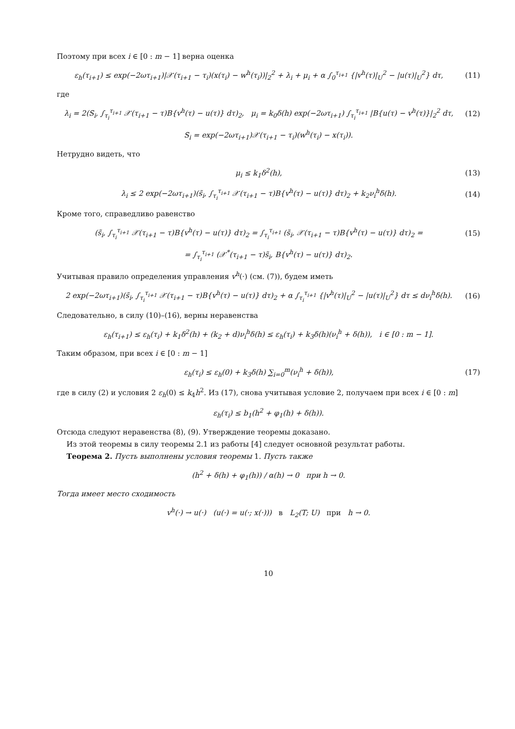Поэтому при всех i ∈ [0 : m − 1] верна оценка
ε<sub>h</sub>(τ<sub>i+1</sub>) ≤ exp(−2ωτ<sub>i+1</sub>)|𝒳(τ<sub>i+1</sub> − τ<sub>i</sub>)(x(τ<sub>i</sub>) − w<sup>h</sup>(τ<sub>i</sub>))|<sub>2</sub><sup>2</sup> + λ<sub>i</sub> + μ<sub>i</sub> + α ∫<sub>0</sub><sup>τ<sub>i+1</sub></sup> {|v<sup>h</sup>(τ)|<sub>U</sub><sup>2</sup> − |u(τ)|<sub>U</sub><sup>2</sup>} dτ,
(11)
где
λ<sub>i</sub> = 2(S<sub>i</sub>, ∫<sub>τ<sub>i</sub></sub><sup>τ<sub>i+1</sub></sup> 𝒳(τ<sub>i+1</sub> − τ)B{v<sup>h</sup>(τ) − u(τ)} dτ)<sub>2</sub>, μ<sub>i</sub> = k<sub>0</sub>δ(h) exp(−2ωτ<sub>i+1</sub>) ∫<sub>τ<sub>i</sub></sub><sup>τ<sub>i+1</sub></sup> |B{u(τ) − v<sup>h</sup>(τ)}|<sub>2</sub><sup>2</sup> dτ,
(12)
S<sub>i</sub> = exp(−2ωτ<sub>i+1</sub>)𝒳(τ<sub>i+1</sub> − τ<sub>i</sub>)(w<sup>h</sup>(τ<sub>i</sub>) − x(τ<sub>i</sub>)).
Нетрудно видеть, что
μ<sub>i</sub> ≤ k<sub>1</sub>δ<sup>2</sup>(h), (13)
λ<sub>i</sub> ≤ 2 exp(−2ωτ<sub>i+1</sub>)(s̃<sub>i</sub>, ∫<sub>τ<sub>i</sub></sub><sup>τ<sub>i+1</sub></sup> 𝒳(τ<sub>i+1</sub> − τ)B{v<sup>h</sup>(τ) − u(τ)} dτ)<sub>2</sub> + k<sub>2</sub>ν<sub>i</sub><sup>h</sup>δ(h).
(14)
Кроме того, справедливо равенство
(s̃<sub>i</sub>, ∫<sub>τ<sub>i</sub></sub><sup>τ<sub>i+1</sub></sup> 𝒳(τ<sub>i+1</sub> − τ)B{v<sup>h</sup>(τ) − u(τ)} dτ)<sub>2</sub> = ∫<sub>τ<sub>i</sub></sub><sup>τ<sub>i+1</sub></sup> (s̃<sub>i</sub>, 𝒳(τ<sub>i+1</sub> − τ)B{v<sup>h</sup>(τ) − u(τ)} dτ)<sub>2</sub> =
(15)
= ∫<sub>τ<sub>i</sub></sub><sup>τ<sub>i+1</sub></sup> (𝒳<sup>*</sup>(τ<sub>i+1</sub> − τ)s̃<sub>i</sub>, B{v<sup>h</sup>(τ) − u(τ)} dτ)<sub>2</sub>.
Учитывая правило определения управления v<sup>h</sup>(·) (см. (7)), будем иметь
2 exp(−2ωτ<sub>i+1</sub>)(s̃<sub>i</sub>, ∫<sub>τ<sub>i</sub></sub><sup>τ<sub>i+1</sub></sup> 𝒳(τ<sub>i+1</sub> − τ)B{v<sup>h</sup>(τ) − u(τ)} dτ)<sub>2</sub> + α ∫<sub>τ<sub>i</sub></sub><sup>τ<sub>i+1</sub></sup> {|v<sup>h</sup>(τ)|<sub>U</sub><sup>2</sup> − |u(τ)|<sub>U</sub><sup>2</sup>} dτ ≤ dν<sub>i</sub><sup>h</sup>δ(h).
(16)
Следовательно, в силу (10)–(16), верны неравенства
ε<sub>h</sub>(τ<sub>i+1</sub>) ≤ ε<sub>h</sub>(τ<sub>i</sub>) + k<sub>1</sub>δ<sup>2</sup>(h) + (k<sub>2</sub> + d)ν<sub>i</sub><sup>h</sup>δ(h) ≤ ε<sub>h</sub>(τ<sub>i</sub>) + k<sub>3</sub>δ(h)(ν<sub>i</sub><sup>h</sup> + δ(h)), i ∈ [0 : m − 1].
Таким образом, при всех i ∈ [0 : m − 1]
ε<sub>h</sub>(τ<sub>i</sub>) ≤ ε<sub>h</sub>(0) + k<sub>3</sub>δ(h) ∑<sub>i=0</sub><sup>m</sup>(ν<sub>i</sub><sup>h</sup> + δ(h)),
(17)
где в силу (2) и условия 2 ε<sub>h</sub>(0) ≤ k<sub>4</sub>h<sup>2</sup>. Из (17), снова учитывая условие 2, получаем при всех i ∈ [0 : m]
ε<sub>h</sub>(τ<sub>i</sub>) ≤ b<sub>1</sub>(h<sup>2</sup> + φ<sub>1</sub>(h) + δ(h)).
Отсюда следуют неравенства (8), (9). Утверждение теоремы доказано.
Из этой теоремы в силу теоремы 2.1 из работы [4] следует основной результат работы.
Теорема 2. Пусть выполнены условия теоремы 1. Пусть также
(h<sup>2</sup> + δ(h) + φ<sub>1</sub>(h)) / α(h) → 0 при h → 0.
Тогда имеет место сходимость
v<sup>h</sup>(·) → u(·) (u(·) = u(·; x(·))) в L<sub>2</sub>(T; U) при h → 0.
10